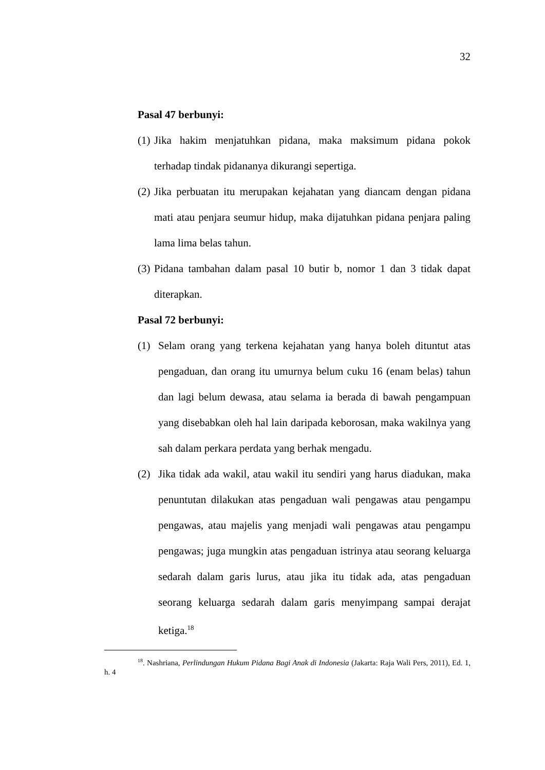32
Pasal 47 berbunyi:
(1) Jika hakim menjatuhkan pidana, maka maksimum pidana pokok terhadap tindak pidananya dikurangi sepertiga.
(2) Jika perbuatan itu merupakan kejahatan yang diancam dengan pidana mati atau penjara seumur hidup, maka dijatuhkan pidana penjara paling lama lima belas tahun.
(3) Pidana tambahan dalam pasal 10 butir b, nomor 1 dan 3 tidak dapat diterapkan.
Pasal 72 berbunyi:
(1) Selam orang yang terkena kejahatan yang hanya boleh dituntut atas pengaduan, dan orang itu umurnya belum cuku 16 (enam belas) tahun dan lagi belum dewasa, atau selama ia berada di bawah pengampuan yang disebabkan oleh hal lain daripada keborosan, maka wakilnya yang sah dalam perkara perdata yang berhak mengadu.
(2) Jika tidak ada wakil, atau wakil itu sendiri yang harus diadukan, maka penuntutan dilakukan atas pengaduan wali pengawas atau pengampu pengawas, atau majelis yang menjadi wali pengawas atau pengampu pengawas; juga mungkin atas pengaduan istrinya atau seorang keluarga sedarah dalam garis lurus, atau jika itu tidak ada, atas pengaduan seorang keluarga sedarah dalam garis menyimpang sampai derajat ketiga.<sup>18</sup>
<sup>18</sup>. Nashriana, Perlindungan Hukum Pidana Bagi Anak di Indonesia (Jakarta: Raja Wali Pers, 2011), Ed. 1, h. 4